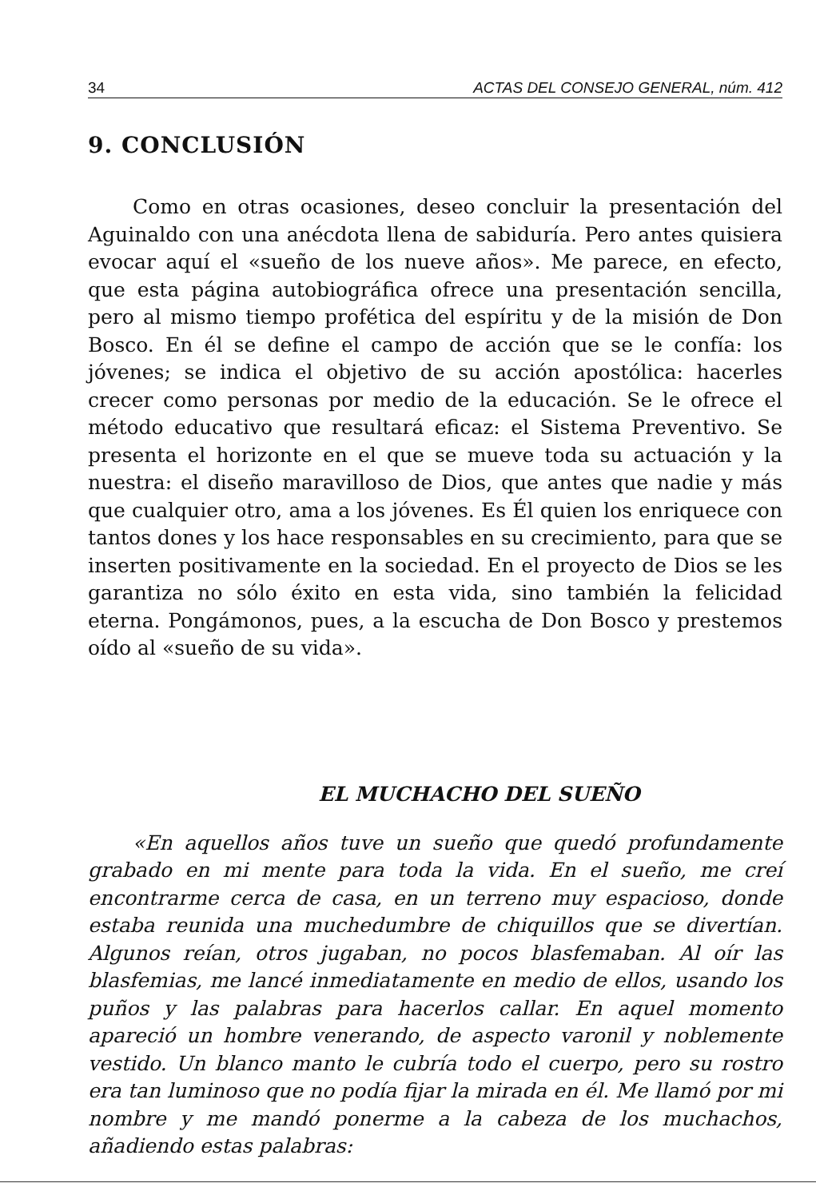34 ACTAS DEL CONSEJO GENERAL, núm. 412
9. CONCLUSIÓN
Como en otras ocasiones, deseo concluir la presentación del Aguinaldo con una anécdota llena de sabiduría. Pero antes quisiera evocar aquí el «sueño de los nueve años». Me parece, en efecto, que esta página autobiográfica ofrece una presentación sencilla, pero al mismo tiempo profética del espíritu y de la misión de Don Bosco. En él se define el campo de acción que se le confía: los jóvenes; se indica el objetivo de su acción apostólica: hacerles crecer como personas por medio de la educación. Se le ofrece el método educativo que resultará eficaz: el Sistema Preventivo. Se presenta el horizonte en el que se mueve toda su actuación y la nuestra: el diseño maravilloso de Dios, que antes que nadie y más que cualquier otro, ama a los jóvenes. Es Él quien los enriquece con tantos dones y los hace responsables en su crecimiento, para que se inserten positivamente en la sociedad. En el proyecto de Dios se les garantiza no sólo éxito en esta vida, sino también la felicidad eterna. Pongámonos, pues, a la escucha de Don Bosco y prestemos oído al «sueño de su vida».
EL MUCHACHO DEL SUEÑO
«En aquellos años tuve un sueño que quedó profundamente grabado en mi mente para toda la vida. En el sueño, me creí encontrarme cerca de casa, en un terreno muy espacioso, donde estaba reunida una muchedumbre de chiquillos que se divertían. Algunos reían, otros jugaban, no pocos blasfemaban. Al oír las blasfemias, me lancé inmediatamente en medio de ellos, usando los puños y las palabras para hacerlos callar. En aquel momento apareció un hombre venerando, de aspecto varonil y noblemente vestido. Un blanco manto le cubría todo el cuerpo, pero su rostro era tan luminoso que no podía fijar la mirada en él. Me llamó por mi nombre y me mandó ponerme a la cabeza de los muchachos, añadiendo estas palabras: